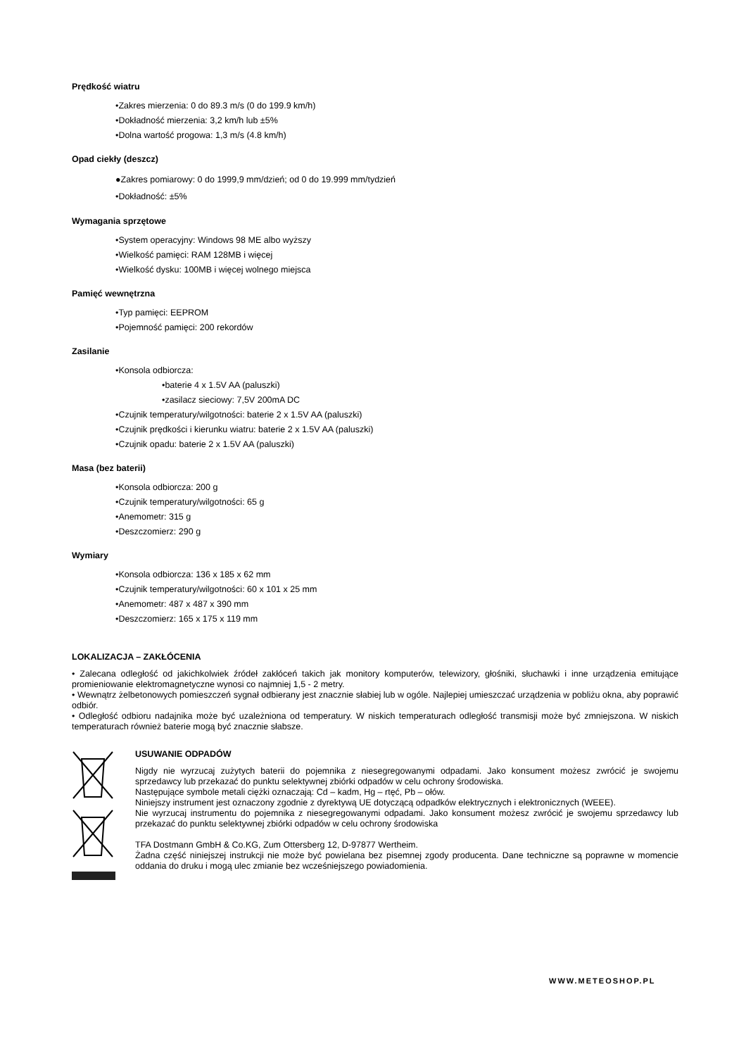Prędkość wiatru
•Zakres mierzenia: 0 do 89.3 m/s (0 do 199.9 km/h)
•Dokładność mierzenia: 3,2 km/h lub ±5%
•Dolna wartość progowa: 1,3 m/s (4.8 km/h)
Opad ciekły (deszcz)
●Zakres pomiarowy: 0 do 1999,9 mm/dzień; od 0 do 19.999 mm/tydzień
•Dokładność: ±5%
Wymagania sprzętowe
•System operacyjny: Windows 98 ME albo wyższy
•Wielkość pamięci: RAM 128MB i więcej
•Wielkość dysku: 100MB i więcej wolnego miejsca
Pamięć wewnętrzna
•Typ pamięci: EEPROM
•Pojemność pamięci: 200 rekordów
Zasilanie
•Konsola odbiorcza:
•baterie 4 x 1.5V AA (paluszki)
•zasilacz sieciowy: 7,5V 200mA DC
•Czujnik temperatury/wilgotności: baterie 2 x 1.5V AA (paluszki)
•Czujnik prędkości i kierunku wiatru: baterie 2 x 1.5V AA (paluszki)
•Czujnik opadu: baterie 2 x 1.5V AA (paluszki)
Masa (bez baterii)
•Konsola odbiorcza: 200 g
•Czujnik temperatury/wilgotności: 65 g
•Anemometr: 315 g
•Deszczomierz: 290 g
Wymiary
•Konsola odbiorcza: 136 x 185 x 62 mm
•Czujnik temperatury/wilgotności: 60 x 101 x 25 mm
•Anemometr: 487 x 487 x 390 mm
•Deszczomierz: 165 x 175 x 119 mm
LOKALIZACJA – ZAKŁÓCENIA
• Zalecana odległość od jakichkolwiek źródeł zakłóceń takich jak monitory komputerów, telewizory, głośniki, słuchawki i inne urządzenia emitujące promieniowanie elektromagnetyczne wynosi co najmniej 1,5 - 2 metry.
• Wewnątrz żelbetonowych pomieszczeń sygnał odbierany jest znacznie słabiej lub w ogóle. Najlepiej umieszczać urządzenia w pobliżu okna, aby poprawić odbiór.
• Odległość odbioru nadajnika może być uzależniona od temperatury. W niskich temperaturach odległość transmisji może być zmniejszona. W niskich temperaturach również baterie mogą być znacznie słabsze.
USUWANIE ODPADÓW
Nigdy nie wyrzucaj zużytych baterii do pojemnika z niesegregowanymi odpadami. Jako konsument możesz zwrócić je swojemu sprzedawcy lub przekazać do punktu selektywnej zbiórki odpadów w celu ochrony środowiska.
Następujące symbole metali ciężki oznaczają: Cd – kadm, Hg – rtęć, Pb – ołów.
Niniejszy instrument jest oznaczony zgodnie z dyrektywą UE dotyczącą odpadków elektrycznych i elektronicznych (WEEE).
Nie wyrzucaj instrumentu do pojemnika z niesegregowanymi odpadami. Jako konsument możesz zwrócić je swojemu sprzedawcy lub przekazać do punktu selektywnej zbiórki odpadów w celu ochrony środowiska
TFA Dostmann GmbH & Co.KG, Zum Ottersberg 12, D-97877 Wertheim.
Żadna część niniejszej instrukcji nie może być powielana bez pisemnej zgody producenta. Dane techniczne są poprawne w momencie oddania do druku i mogą ulec zmianie bez wcześniejszego powiadomienia.
WWW.METEOSHOP.PL